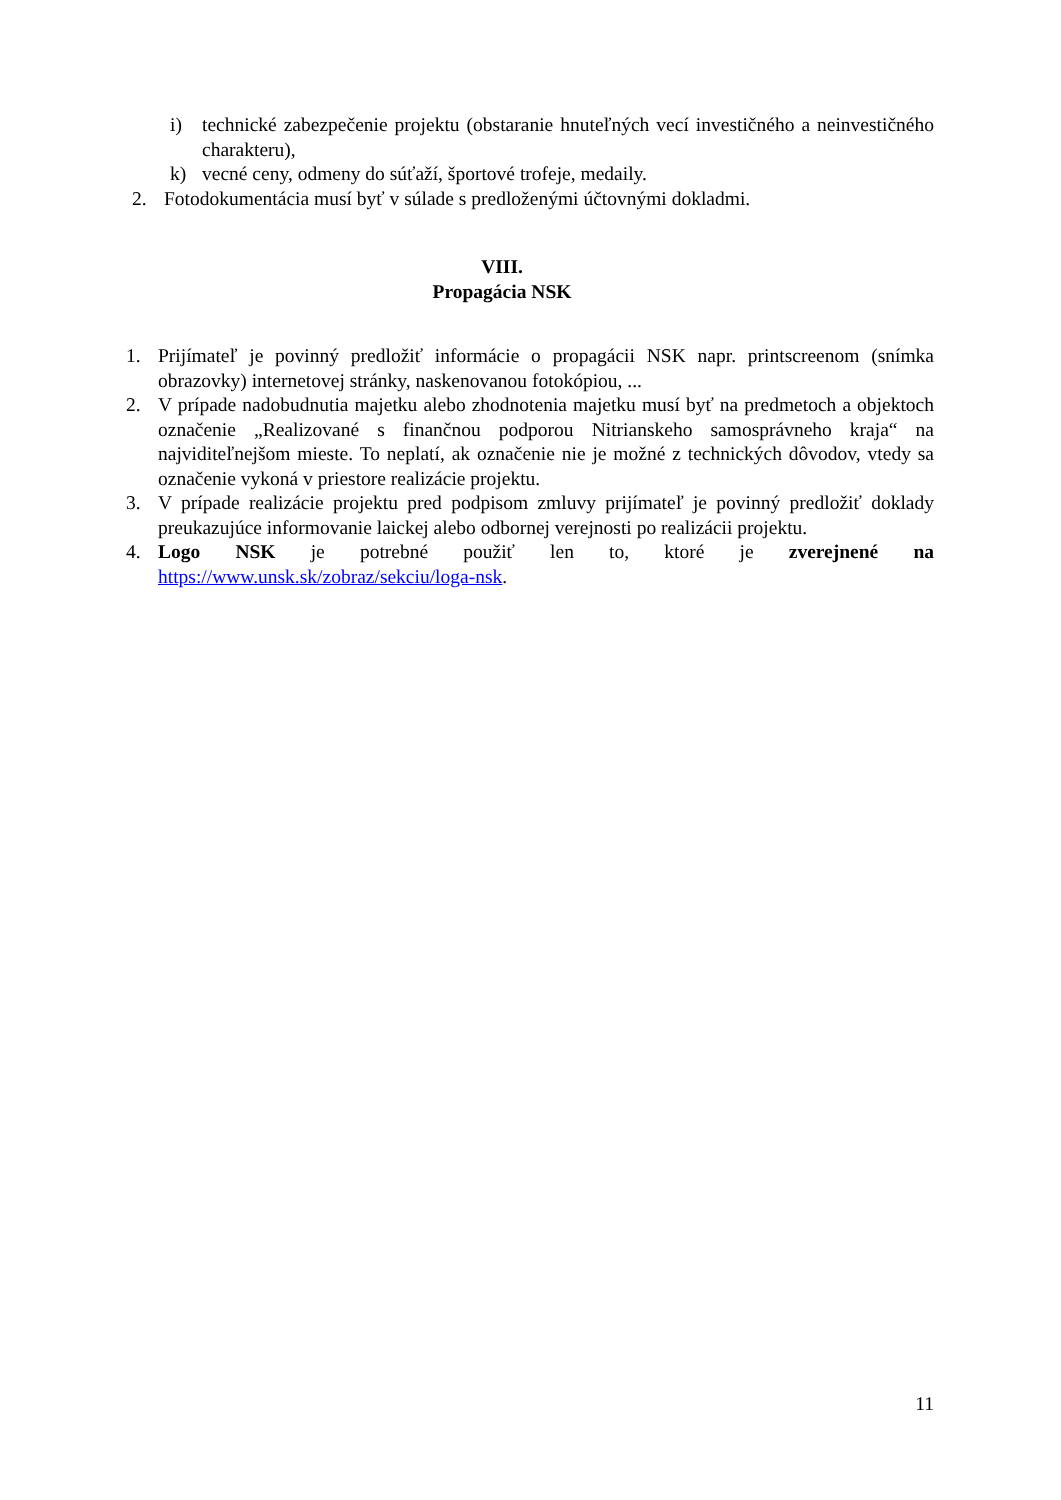i) technické zabezpečenie projektu (obstaranie hnuteľných vecí investičného a neinvestičného charakteru),
k) vecné ceny, odmeny do súťaží, športové trofeje, medaily.
2. Fotodokumentácia musí byť v súlade s predloženými účtovnými dokladmi.
VIII.
Propagácia NSK
1. Prijímateľ je povinný predložiť informácie o propagácii NSK napr. printscreenom (snímka obrazovky) internetovej stránky, naskenovanou fotokópiou, ...
2. V prípade nadobudnutia majetku alebo zhodnotenia majetku musí byť na predmetoch a objektoch označenie „Realizované s finančnou podporou Nitrianskeho samosprávneho kraja“ na najviditeľnejšom mieste. To neplatí, ak označenie nie je možné z technických dôvodov, vtedy sa označenie vykoná v priestore realizácie projektu.
3. V prípade realizácie projektu pred podpisom zmluvy prijímateľ je povinný predložiť doklady preukazujúce informovanie laickej alebo odbornej verejnosti po realizácii projektu.
4. Logo NSK je potrebné použiť len to, ktoré je zverejnené na https://www.unsk.sk/zobraz/sekciu/loga-nsk.
11